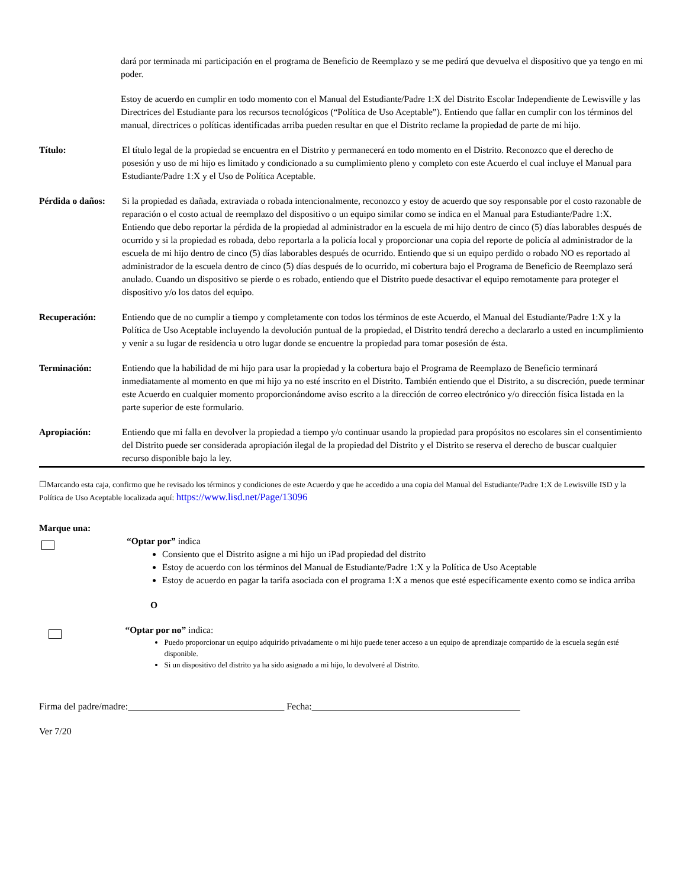dará por terminada mi participación en el programa de Beneficio de Reemplazo y se me pedirá que devuelva el dispositivo que ya tengo en mi poder.
Estoy de acuerdo en cumplir en todo momento con el Manual del Estudiante/Padre 1:X del Distrito Escolar Independiente de Lewisville y las Directrices del Estudiante para los recursos tecnológicos (“Política de Uso Aceptable”). Entiendo que fallar en cumplir con los términos del manual, directrices o políticas identificadas arriba pueden resultar en que el Distrito reclame la propiedad de parte de mi hijo.
Título: El título legal de la propiedad se encuentra en el Distrito y permanecerá en todo momento en el Distrito. Reconozco que el derecho de posesión y uso de mi hijo es limitado y condicionado a su cumplimiento pleno y completo con este Acuerdo el cual incluye el Manual para Estudiante/Padre 1:X y el Uso de Política Aceptable.
Pérdida o daños:
Si la propiedad es dañada, extraviada o robada intencionalmente, reconozco y estoy de acuerdo que soy responsable por el costo razonable de reparación o el costo actual de reemplazo del dispositivo o un equipo similar como se indica en el Manual para Estudiante/Padre 1:X. Entiendo que debo reportar la pérdida de la propiedad al administrador en la escuela de mi hijo dentro de cinco (5) días laborables después de ocurrido y si la propiedad es robada, debo reportarla a la policía local y proporcionar una copia del reporte de policía al administrador de la escuela de mi hijo dentro de cinco (5) días laborables después de ocurrido. Entiendo que si un equipo perdido o robado NO es reportado al administrador de la escuela dentro de cinco (5) días después de lo ocurrido, mi cobertura bajo el Programa de Beneficio de Reemplazo será anulado. Cuando un dispositivo se pierde o es robado, entiendo que el Distrito puede desactivar el equipo remotamente para proteger el dispositivo y/o los datos del equipo.
Recuperación: Entiendo que de no cumplir a tiempo y completamente con todos los términos de este Acuerdo, el Manual del Estudiante/Padre 1:X y la Política de Uso Aceptable incluyendo la devolución puntual de la propiedad, el Distrito tendrá derecho a declararlo a usted en incumplimiento y venir a su lugar de residencia u otro lugar donde se encuentre la propiedad para tomar posesión de ésta.
Terminación: Entiendo que la habilidad de mi hijo para usar la propiedad y la cobertura bajo el Programa de Reemplazo de Beneficio terminará inmediatamente al momento en que mi hijo ya no esté inscrito en el Distrito. También entiendo que el Distrito, a su discreción, puede terminar este Acuerdo en cualquier momento proporcionándome aviso escrito a la dirección de correo electrónico y/o dirección física listada en la parte superior de este formulario.
Apropiación: Entiendo que mi falla en devolver la propiedad a tiempo y/o continuar usando la propiedad para propósitos no escolares sin el consentimiento del Distrito puede ser considerada apropiación ilegal de la propiedad del Distrito y el Distrito se reserva el derecho de buscar cualquier recurso disponible bajo la ley.
☐Marcando esta caja, confirmo que he revisado los términos y condiciones de este Acuerdo y que he accedido a una copia del Manual del Estudiante/Padre 1:X de Lewisville ISD y la Política de Uso Aceptable localizada aquí: https://www.lisd.net/Page/13096
Marque una:
“Optar por” indica
Consiento que el Distrito asigne a mi hijo un iPad propiedad del distrito
Estoy de acuerdo con los términos del Manual de Estudiante/Padre 1:X y la Política de Uso Aceptable
Estoy de acuerdo en pagar la tarifa asociada con el programa 1:X a menos que esté específicamente exento como se indica arriba
O
“Optar por no” indica:
Puedo proporcionar un equipo adquirido privadamente o mi hijo puede tener acceso a un equipo de aprendizaje compartido de la escuela según esté disponible.
Si un dispositivo del distrito ya ha sido asignado a mi hijo, lo devolveré al Distrito.
Firma del padre/madre:_________________________________ Fecha:____________________________________________
Ver 7/20